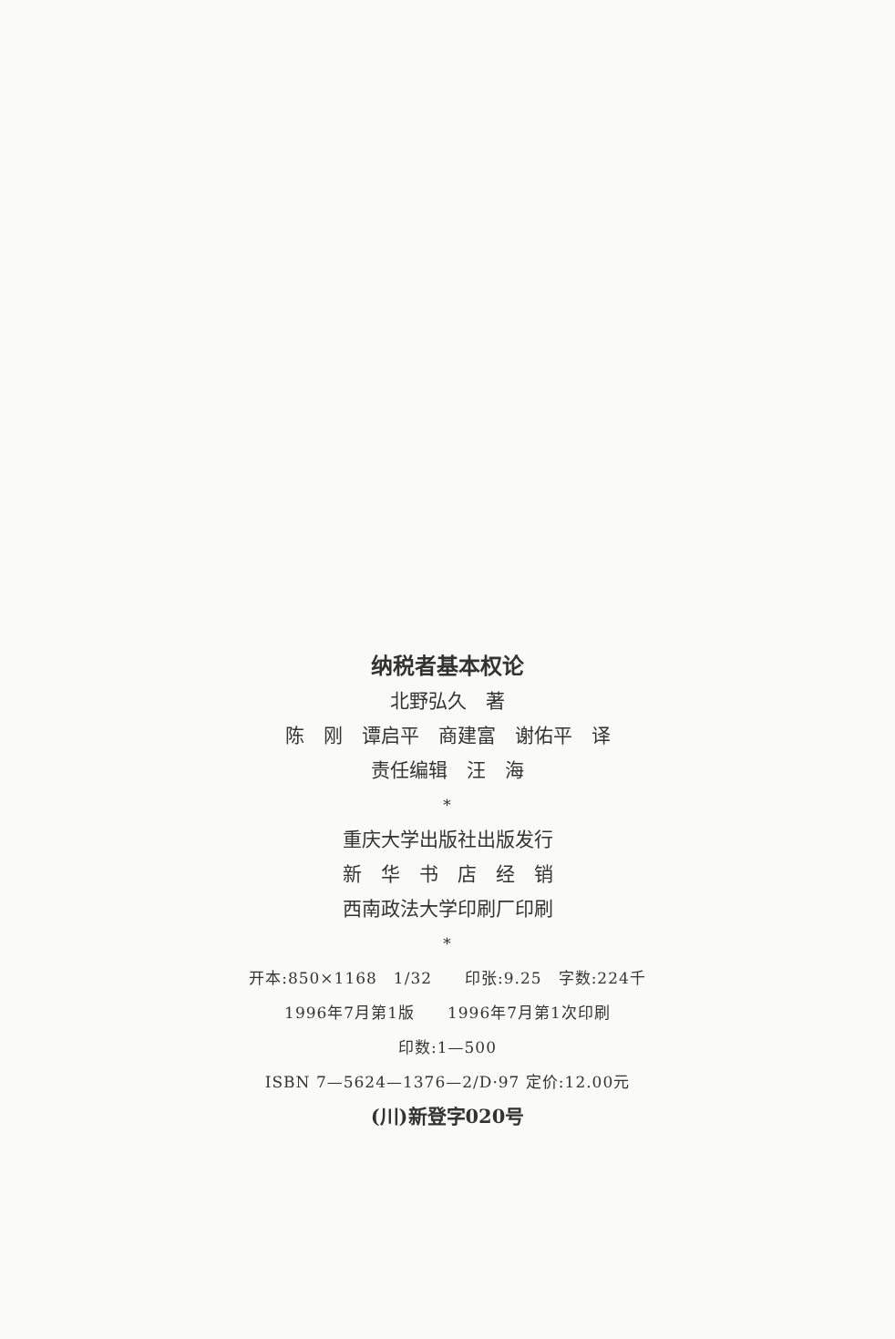纳税者基本权论
北野弘久　著
陈　刚　谭启平　商建富　谢佑平　译
责任编辑　汪　海
*
重庆大学出版社出版发行
新　华　书　店　经　销
西南政法大学印刷厂印刷
*
开本:850×1168　1/32　　印张:9.25　字数:224千
1996年7月第1版　　1996年7月第1次印刷
印数:1—500
ISBN 7—5624—1376—2/D·97 定价:12.00元
(川)新登字020号